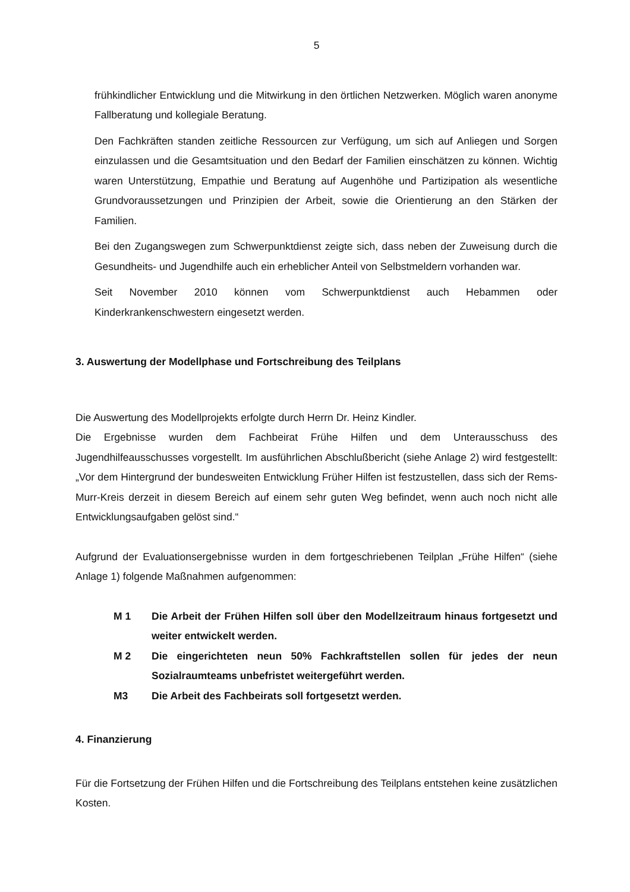5
frühkindlicher Entwicklung und die Mitwirkung in den örtlichen Netzwerken. Möglich waren anonyme Fallberatung und kollegiale Beratung.
Den Fachkräften standen zeitliche Ressourcen zur Verfügung, um sich auf Anliegen und Sorgen einzulassen und die Gesamtsituation und den Bedarf der Familien einschätzen zu können. Wichtig waren Unterstützung, Empathie und Beratung auf Augenhöhe und Partizipation als wesentliche Grundvoraussetzungen und Prinzipien der Arbeit, sowie die Orientierung an den Stärken der Familien.
Bei den Zugangswegen zum Schwerpunktdienst zeigte sich, dass neben der Zuweisung durch die Gesundheits- und Jugendhilfe auch ein erheblicher Anteil von Selbstmeldern vorhanden war.
Seit November 2010 können vom Schwerpunktdienst auch Hebammen oder Kinderkrankenschwestern eingesetzt werden.
3. Auswertung der Modellphase und Fortschreibung des Teilplans
Die Auswertung des Modellprojekts erfolgte durch Herrn Dr. Heinz Kindler.
Die Ergebnisse wurden dem Fachbeirat Frühe Hilfen und dem Unterausschuss des Jugendhilfeausschusses vorgestellt. Im ausführlichen Abschlußbericht (siehe Anlage 2) wird festgestellt: „Vor dem Hintergrund der bundesweiten Entwicklung Früher Hilfen ist festzustellen, dass sich der Rems-Murr-Kreis derzeit in diesem Bereich auf einem sehr guten Weg befindet, wenn auch noch nicht alle Entwicklungsaufgaben gelöst sind.“
Aufgrund der Evaluationsergebnisse wurden in dem fortgeschriebenen Teilplan „Frühe Hilfen“ (siehe Anlage 1) folgende Maßnahmen aufgenommen:
M 1 Die Arbeit der Frühen Hilfen soll über den Modellzeitraum hinaus fortgesetzt und weiter entwickelt werden.
M 2 Die eingerichteten neun 50% Fachkraftstellen sollen für jedes der neun Sozialraumteams unbefristet weitergeführt werden.
M3 Die Arbeit des Fachbeirats soll fortgesetzt werden.
4. Finanzierung
Für die Fortsetzung der Frühen Hilfen und die Fortschreibung des Teilplans entstehen keine zusätzlichen Kosten.